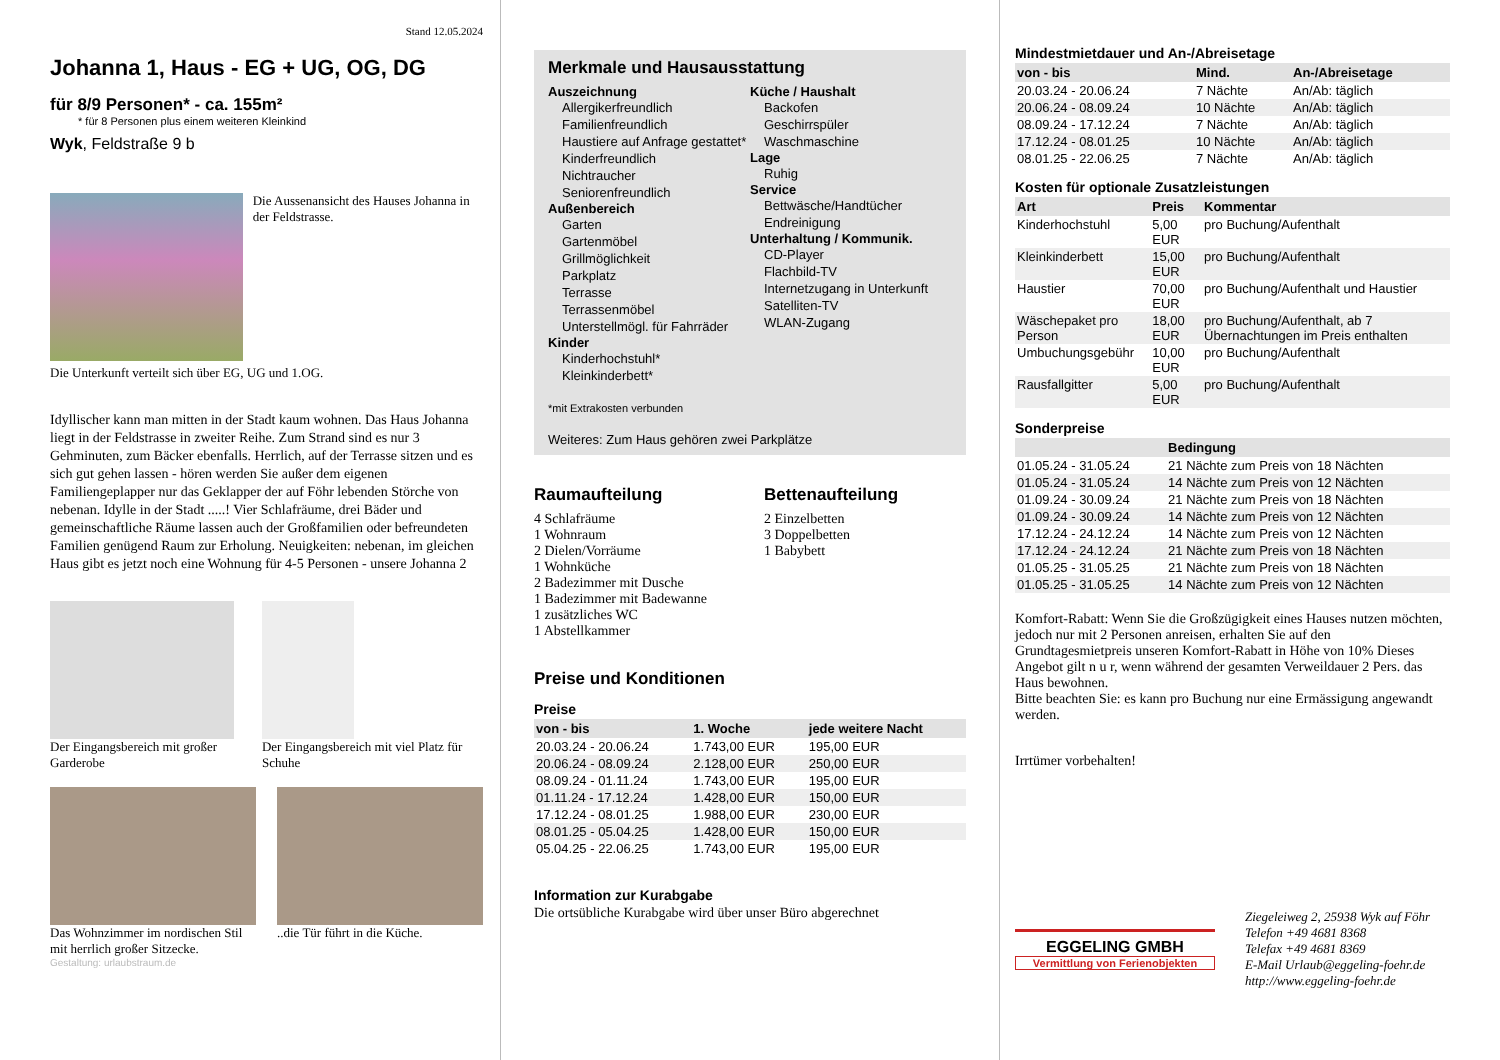Stand 12.05.2024
Johanna 1, Haus - EG + UG, OG, DG
für 8/9 Personen* - ca. 155m²
* für 8 Personen plus einem weiteren Kleinkind
Wyk, Feldstraße 9 b
Die Aussenansicht des Hauses Johanna in der Feldstrasse.
Die Unterkunft verteilt sich über EG, UG und 1.OG.
Idyllischer kann man mitten in der Stadt kaum wohnen. Das Haus Johanna liegt in der Feldstrasse in zweiter Reihe. Zum Strand sind es nur 3 Gehminuten, zum Bäcker ebenfalls. Herrlich, auf der Terrasse sitzen und es sich gut gehen lassen - hören werden Sie außer dem eigenen Familiengeplapper nur das Geklapper der auf Föhr lebenden Störche von nebenan. Idylle in der Stadt .....! Vier Schlafräume, drei Bäder und gemeinschaftliche Räume lassen auch der Großfamilien oder befreundeten Familien genügend Raum zur Erholung. Neuigkeiten: nebenan, im gleichen Haus gibt es jetzt noch eine Wohnung für 4-5 Personen - unsere Johanna 2
Der Eingangsbereich mit großer Garderobe
Der Eingangsbereich mit viel Platz für Schuhe
Das Wohnzimmer im nordischen Stil mit herrlich großer Sitzecke.
..die Tür führt in die Küche.
Gestaltung: urlaubstraum.de
Merkmale und Hausausstattung
Auszeichnung
Allergikerfreundlich
Familienfreundlich
Haustiere auf Anfrage gestattet*
Kinderfreundlich
Nichtraucher
Seniorenfreundlich
Außenbereich
Garten
Gartenmöbel
Grillmöglichkeit
Parkplatz
Terrasse
Terrassenmöbel
Unterstellmögl. für Fahrräder
Kinder
Kinderhochstuhl*
Kleinkinderbett*
Küche / Haushalt
Backofen
Geschirrspüler
Waschmaschine
Lage
Ruhig
Service
Bettwäsche/Handtücher
Endreinigung
Unterhaltung / Kommunik.
CD-Player
Flachbild-TV
Internetzugang in Unterkunft
Satelliten-TV
WLAN-Zugang
*mit Extrakosten verbunden
Weiteres: Zum Haus gehören zwei Parkplätze
Raumaufteilung
4 Schlafräume
1 Wohnraum
2 Dielen/Vorräume
1 Wohnküche
2 Badezimmer mit Dusche
1 Badezimmer mit Badewanne
1 zusätzliches WC
1 Abstellkammer
Bettenaufteilung
2 Einzelbetten
3 Doppelbetten
1 Babybett
Preise und Konditionen
Preise
| von - bis | 1. Woche | jede weitere Nacht |
| --- | --- | --- |
| 20.03.24 - 20.06.24 | 1.743,00 EUR | 195,00 EUR |
| 20.06.24 - 08.09.24 | 2.128,00 EUR | 250,00 EUR |
| 08.09.24 - 01.11.24 | 1.743,00 EUR | 195,00 EUR |
| 01.11.24 - 17.12.24 | 1.428,00 EUR | 150,00 EUR |
| 17.12.24 - 08.01.25 | 1.988,00 EUR | 230,00 EUR |
| 08.01.25 - 05.04.25 | 1.428,00 EUR | 150,00 EUR |
| 05.04.25 - 22.06.25 | 1.743,00 EUR | 195,00 EUR |
Information zur Kurabgabe
Die ortsübliche Kurabgabe wird über unser Büro abgerechnet
Mindestmietdauer und An-/Abreisetage
| von - bis | Mind. | An-/Abreisetage |
| --- | --- | --- |
| 20.03.24 - 20.06.24 | 7 Nächte | An/Ab: täglich |
| 20.06.24 - 08.09.24 | 10 Nächte | An/Ab: täglich |
| 08.09.24 - 17.12.24 | 7 Nächte | An/Ab: täglich |
| 17.12.24 - 08.01.25 | 10 Nächte | An/Ab: täglich |
| 08.01.25 - 22.06.25 | 7 Nächte | An/Ab: täglich |
Kosten für optionale Zusatzleistungen
| Art | Preis | Kommentar |
| --- | --- | --- |
| Kinderhochstuhl | 5,00 EUR | pro Buchung/Aufenthalt |
| Kleinkinderbett | 15,00 EUR | pro Buchung/Aufenthalt |
| Haustier | 70,00 EUR | pro Buchung/Aufenthalt und Haustier |
| Wäschepaket pro Person | 18,00 EUR | pro Buchung/Aufenthalt, ab 7 Übernachtungen im Preis enthalten |
| Umbuchungsgebühr | 10,00 EUR | pro Buchung/Aufenthalt |
| Rausfallgitter | 5,00 EUR | pro Buchung/Aufenthalt |
Sonderpreise
| | Bedingung |
| --- | --- |
| 01.05.24 - 31.05.24 | 21 Nächte zum Preis von 18 Nächten |
| 01.05.24 - 31.05.24 | 14 Nächte zum Preis von 12 Nächten |
| 01.09.24 - 30.09.24 | 21 Nächte zum Preis von 18 Nächten |
| 01.09.24 - 30.09.24 | 14 Nächte zum Preis von 12 Nächten |
| 17.12.24 - 24.12.24 | 14 Nächte zum Preis von 12 Nächten |
| 17.12.24 - 24.12.24 | 21 Nächte zum Preis von 18 Nächten |
| 01.05.25 - 31.05.25 | 21 Nächte zum Preis von 18 Nächten |
| 01.05.25 - 31.05.25 | 14 Nächte zum Preis von 12 Nächten |
Komfort-Rabatt: Wenn Sie die Großzügigkeit eines Hauses nutzen möchten, jedoch nur mit 2 Personen anreisen, erhalten Sie auf den Grundtagesmietpreis unseren Komfort-Rabatt in Höhe von 10% Dieses Angebot gilt n u r, wenn während der gesamten Verweildauer 2 Pers. das Haus bewohnen.
Bitte beachten Sie: es kann pro Buchung nur eine Ermässigung angewandt werden.
Irrtümer vorbehalten!
EGGELING GMBH
Vermittlung von Ferienobjekten
Ziegeleiweg 2, 25938 Wyk auf Föhr
Telefon +49 4681 8368
Telefax +49 4681 8369
E-Mail Urlaub@eggeling-foehr.de
http://www.eggeling-foehr.de